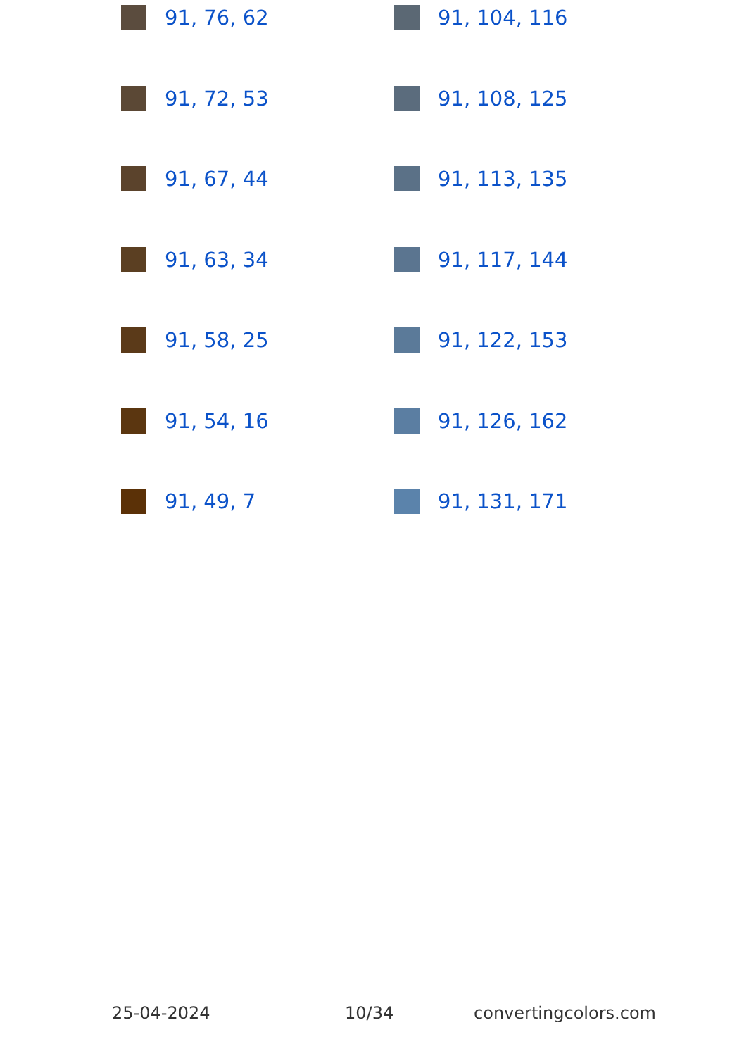91, 76, 62 91, 104, 116
91, 72, 53 91, 108, 125
91, 67, 44 91, 113, 135
91, 63, 34 91, 117, 144
91, 58, 25 91, 122, 153
91, 54, 16 91, 126, 162
91, 49, 7 91, 131, 171
25-04-2024 10/34 convertingcolors.com